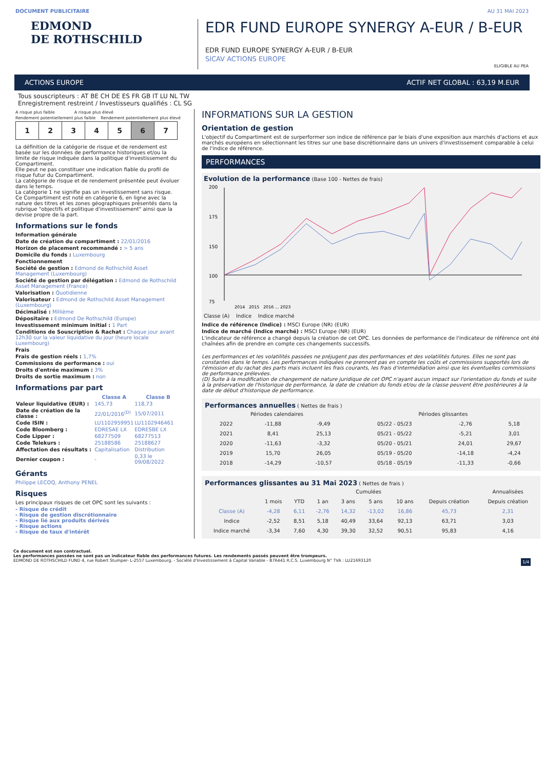DOCUMENT PUBLICITAIRE AU 31 MAI 2023
EDMOND
DE ROTHSCHILD
EDR FUND EUROPE SYNERGY A-EUR / B-EUR
EDR FUND EUROPE SYNERGY A-EUR / B-EUR
SICAV ACTIONS EUROPE
ELIGIBLE AU PEA
ACTIONS EUROPE ACTIF NET GLOBAL : 63,19 M.EUR
Tous souscripteurs : AT BE CH DE ES FR GB IT LU NL TW
Enregistrement restreint / Investisseurs qualifiés : CL SG
A risque plus faible A risque plus élevé
Rendement potentiellement plus faible Rendement potentiellement plus élevé
| 1 | 2 | 3 | 4 | 5 | 6 | 7 |
La définition de la catégorie de risque et de rendement est basée sur les données de performance historiques et/ou la limite de risque indiquée dans la politique d'investissement du Compartiment.
Elle peut ne pas constituer une indication fiable du profil de risque futur du Compartiment.
La catégorie de risque et de rendement présentée peut évoluer dans le temps.
La catégorie 1 ne signifie pas un investissement sans risque.
Ce Compartiment est noté en catégorie 6, en ligne avec la nature des titres et les zones géographiques présentés dans la rubrique "objectifs et politique d'investissement" ainsi que la devise propre de la part.
Informations sur le fonds
Information générale
Date de création du compartiment : 22/01/2016
Horizon de placement recommandé : > 5 ans
Domicile du fonds : Luxembourg
Fonctionnement
Société de gestion : Edmond de Rothschild Asset Management (Luxembourg)
Société de gestion par délégation : Edmond de Rothschild Asset Management (France)
Valorisation : Quotidienne
Valorisateur : Edmond de Rothschild Asset Management (Luxembourg)
Décimalisé : Millième
Dépositaire : Edmond De Rothschild (Europe)
Investissement minimum initial : 1 Part
Conditions de Souscription & Rachat : Chaque jour avant 12h30 sur la valeur liquidative du jour (heure locale Luxembourg)
Frais
Frais de gestion réels : 1,7%
Commissions de performance : oui
Droits d'entrée maximum : 3%
Droits de sortie maximum : non
Informations par part
| | Classe A | Classe B |
| --- | --- | --- |
| Valeur liquidative (EUR) : | 145,73 | 118,73 |
| Date de création de la classe : | 22/01/2016<sup>(D)</sup> | 15/07/2011 |
| Code ISIN : | LU1102959951 | LU1102946461 |
| Code Bloomberg : | EDRESAE LX | EDRESBE LX |
| Code Lipper : | 68277509 | 68277513 |
| Code Telekurs : | 25188586 | 25188627 |
| Affectation des résultats : | Capitalisation | Distribution |
| Dernier coupon : | - | 0,33 le 09/08/2022 |
Gérants
Philippe LECOQ, Anthony PENEL
Risques
Les principaux risques de cet OPC sont les suivants :
- Risque de crédit
- Risque de gestion discrétionnaire
- Risque lié aux produits dérivés
- Risque actions
- Risque de taux d'intérêt
INFORMATIONS SUR LA GESTION
Orientation de gestion
L'objectif du Compartiment est de surperformer son indice de référence par le biais d'une exposition aux marchés d'actions et aux marchés européens en sélectionnant les titres sur une base discrétionnaire dans un univers d'investissement comparable à celui de l'indice de référence.
PERFORMANCES
Evolution de la performance (Base 100 - Nettes de frais)
200
175
150
100
75
2014 2015 2016 ... 2023
Classe (A) Indice Indice marché
Indice de référence (Indice) : MSCI Europe (NR) (EUR)
Indice de marché (Indice marché) : MSCI Europe (NR) (EUR)
L'indicateur de référence a changé depuis la création de cet OPC. Les données de performance de l'indicateur de référence ont été chaînées afin de prendre en compte ces changements successifs.
Les performances et les volatilités passées ne préjugent pas des performances et des volatilités futures. Elles ne sont pas constantes dans le temps. Les performances indiquées ne prennent pas en compte les coûts et commissions supportés lors de l'émission et du rachat des parts mais incluent les frais courants, les frais d'intermédiation ainsi que les éventuelles commissions de performance prélevées.
(D) Suite à la modification de changement de nature juridique de cet OPC n'ayant aucun impact sur l'orientation du fonds et suite à la préservation de l'historique de performance, la date de création du fonds et/ou de la classe peuvent être postérieures à la date de début d'historique de performance.
Performances annuelles ( Nettes de frais )
| Périodes calendaires | | | Périodes glissantes | | |
| --- | --- | --- | --- | --- | --- |
| 2022 | -11,88 | -9,49 | 05/22 - 05/23 | -2,76 | 5,18 |
| 2021 | 8,41 | 25,13 | 05/21 - 05/22 | -5,21 | 3,01 |
| 2020 | -11,63 | -3,32 | 05/20 - 05/21 | 24,01 | 29,67 |
| 2019 | 15,70 | 26,05 | 05/19 - 05/20 | -14,18 | -4,24 |
| 2018 | -14,29 | -10,57 | 05/18 - 05/19 | -11,33 | -0,66 |
Performances glissantes au 31 Mai 2023 ( Nettes de frais )
| | Cumulées | | | | | | | Annualisées |
| --- | --- | --- | --- | --- | --- | --- | --- | --- |
| | 1 mois | YTD | 1 an | 3 ans | 5 ans | 10 ans | Depuis création | Depuis création |
| Classe (A) | -4,28 | 6,11 | -2,76 | 14,32 | -13,02 | 16,86 | 45,73 | 2,31 |
| Indice | -2,52 | 8,51 | 5,18 | 40,49 | 33,64 | 92,13 | 63,71 | 3,03 |
| Indice marché | -3,34 | 7,60 | 4,30 | 39,30 | 32,52 | 90,51 | 95,83 | 4,16 |
Ce document est non contractuel.
Les performances passées ne sont pas un indicateur fiable des performances futures. Les rendements passés peuvent être trompeurs.
EDMOND DE ROTHSCHILD FUND 4, rue Robert Stumper- L-2557 Luxembourg. - Société d'Investissement à Capital Variable - B76441 R.C.S. Luxembourg N° TVA : LU21693120 1/4